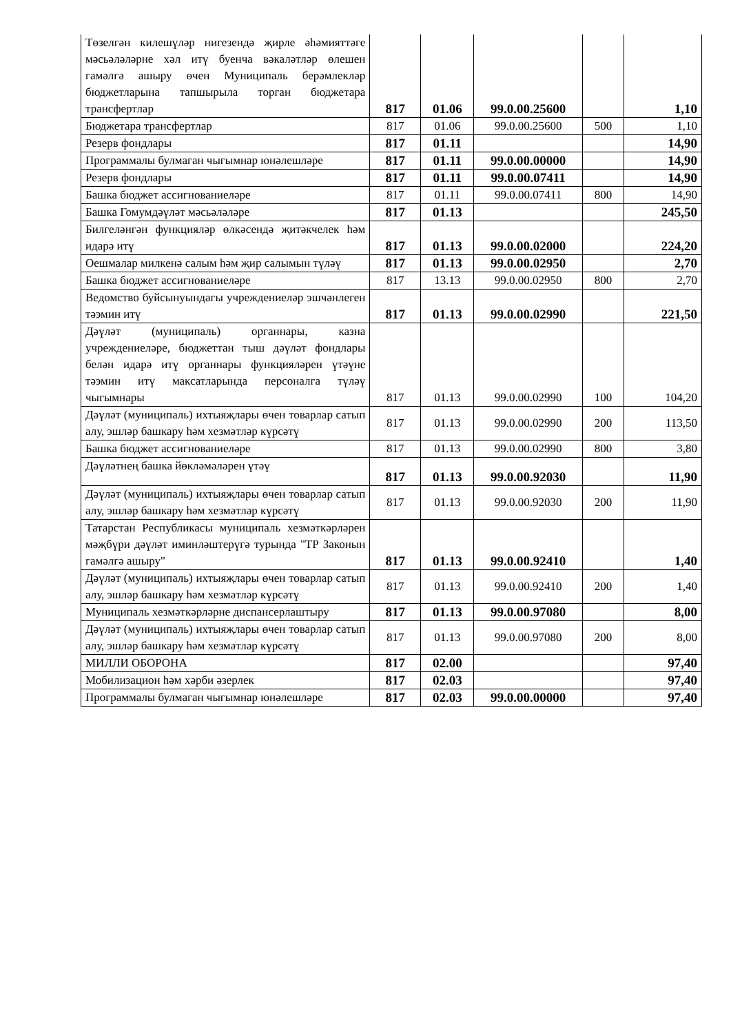| Төзелгән килешүләр нигезендә җирле әһәмияттәге мәсьәләләрне хәл итү буенча вәкаләтләр өлешен гамәлгә ашыру өчен Муниципаль берәмлекләр бюджетларына тапшырыла торган бюджетара трансфертлар | 817 | 01.06 | 99.0.00.25600 | | 1,10 |
| Бюджетара трансфертлар | 817 | 01.06 | 99.0.00.25600 | 500 | 1,10 |
| Резерв фондлары | 817 | 01.11 | | | 14,90 |
| Программалы булмаган чыгымнар юнәлешләре | 817 | 01.11 | 99.0.00.00000 | | 14,90 |
| Резерв фондлары | 817 | 01.11 | 99.0.00.07411 | | 14,90 |
| Башка бюджет ассигнованиеләре | 817 | 01.11 | 99.0.00.07411 | 800 | 14,90 |
| Башка Гомумдәүләт мәсьәләләре | 817 | 01.13 | | | 245,50 |
| Билгеләнгән функцияләр өлкәсендә җитәкчелек һәм идарә итү | 817 | 01.13 | 99.0.00.02000 | | 224,20 |
| Оешмалар милкенә салым һәм җир салымын түләү | 817 | 01.13 | 99.0.00.02950 | | 2,70 |
| Башка бюджет ассигнованиеләре | 817 | 13.13 | 99.0.00.02950 | 800 | 2,70 |
| Ведомство буйсынуындагы учреждениеләр эшчәнлеген тәэмин итү | 817 | 01.13 | 99.0.00.02990 | | 221,50 |
| Дәүләт (муниципаль) органнары, казна учреждениеләре, бюджеттан тыш дәүләт фондлары белән идарә итү органнары функцияләрен үтәүне тәэмин итү максатларында персоналга түләү чыгымнары | 817 | 01.13 | 99.0.00.02990 | 100 | 104,20 |
| Дәүләт (муниципаль) ихтыяҗлары өчен товарлар сатып алу, эшләр башкару һәм хезмәтләр күрсәтү | 817 | 01.13 | 99.0.00.02990 | 200 | 113,50 |
| Башка бюджет ассигнованиеләре | 817 | 01.13 | 99.0.00.02990 | 800 | 3,80 |
| Дәүләтнең башка йөкләмәләрен үтәү | 817 | 01.13 | 99.0.00.92030 | | 11,90 |
| Дәүләт (муниципаль) ихтыяҗлары өчен товарлар сатып алу, эшләр башкару һәм хезмәтләр күрсәтү | 817 | 01.13 | 99.0.00.92030 | 200 | 11,90 |
| Татарстан Республикасы муниципаль хезмәткәрләрен мәҗбүри дәүләт иминләштерүгә турында "ТР Законын гамәлгә ашыру" | 817 | 01.13 | 99.0.00.92410 | | 1,40 |
| Дәүләт (муниципаль) ихтыяҗлары өчен товарлар сатып алу, эшләр башкару һәм хезмәтләр күрсәтү | 817 | 01.13 | 99.0.00.92410 | 200 | 1,40 |
| Муниципаль хезмәткәрләрне диспансерлаштыру | 817 | 01.13 | 99.0.00.97080 | | 8,00 |
| Дәүләт (муниципаль) ихтыяҗлары өчен товарлар сатып алу, эшләр башкару һәм хезмәтләр күрсәтү | 817 | 01.13 | 99.0.00.97080 | 200 | 8,00 |
| МИЛЛИ ОБОРОНА | 817 | 02.00 | | | 97,40 |
| Мобилизацион һәм хәрби әзерлек | 817 | 02.03 | | | 97,40 |
| Программалы булмаган чыгымнар юнәлешләре | 817 | 02.03 | 99.0.00.00000 | | 97,40 |